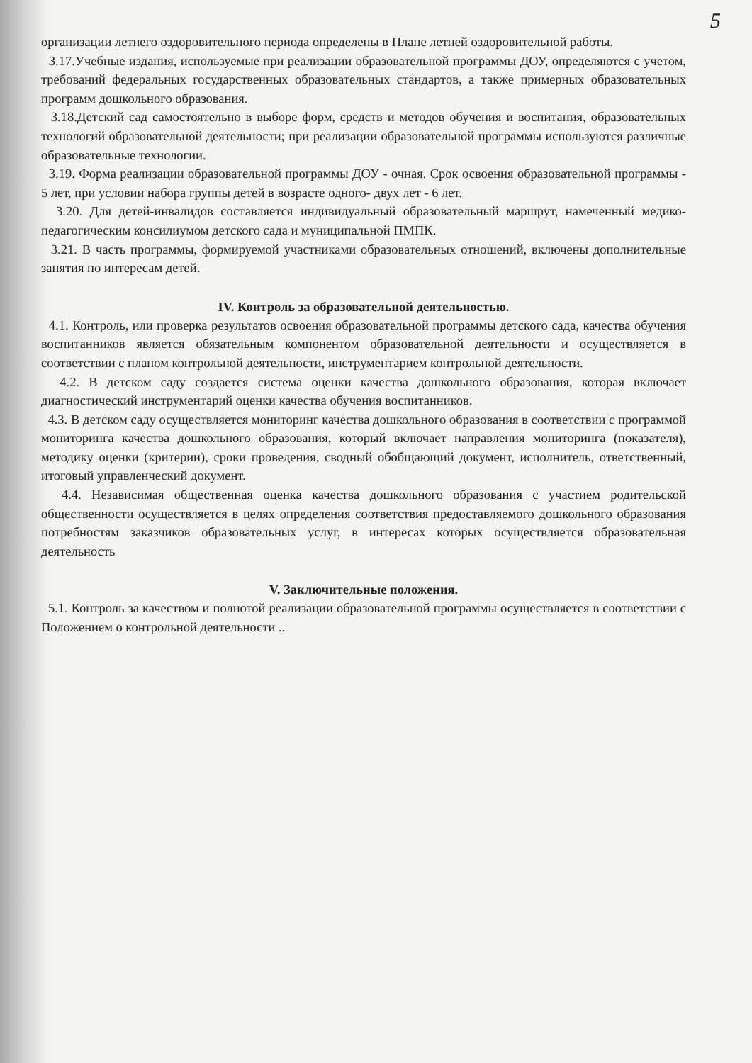5
организации летнего оздоровительного периода определены в Плане летней оздоровительной работы.
3.17.Учебные издания, используемые при реализации образовательной программы ДОУ, определяются с учетом, требований федеральных государственных образовательных стандартов, а также примерных образовательных программ дошкольного образования.
3.18.Детский сад самостоятельно в выборе форм, средств и методов обучения и воспитания, образовательных технологий образовательной деятельности; при реализации образовательной программы используются различные образовательные технологии.
3.19. Форма реализации образовательной программы ДОУ - очная. Срок освоения образовательной программы - 5 лет, при условии набора группы детей в возрасте одного- двух лет - 6 лет.
3.20. Для детей-инвалидов составляется индивидуальный образовательный маршрут, намеченный медико-педагогическим консилиумом детского сада и муниципальной ПМПК.
3.21. В часть программы, формируемой участниками образовательных отношений, включены дополнительные занятия по интересам детей.
IV. Контроль за образовательной деятельностью.
4.1. Контроль, или проверка результатов освоения образовательной программы детского сада, качества обучения воспитанников является обязательным компонентом образовательной деятельности и осуществляется в соответствии с планом контрольной деятельности, инструментарием контрольной деятельности.
4.2. В детском саду создается система оценки качества дошкольного образования, которая включает диагностический инструментарий оценки качества обучения воспитанников.
4.3. В детском саду осуществляется мониторинг качества дошкольного образования в соответствии с программой мониторинга качества дошкольного образования, который включает направления мониторинга (показателя), методику оценки (критерии), сроки проведения, сводный обобщающий документ, исполнитель, ответственный, итоговый управленческий документ.
4.4. Независимая общественная оценка качества дошкольного образования с участием родительской общественности осуществляется в целях определения соответствия предоставляемого дошкольного образования потребностям заказчиков образовательных услуг, в интересах которых осуществляется образовательная деятельность
V. Заключительные положения.
5.1. Контроль за качеством и полнотой реализации образовательной программы осуществляется в соответствии с Положением о контрольной деятельности ..